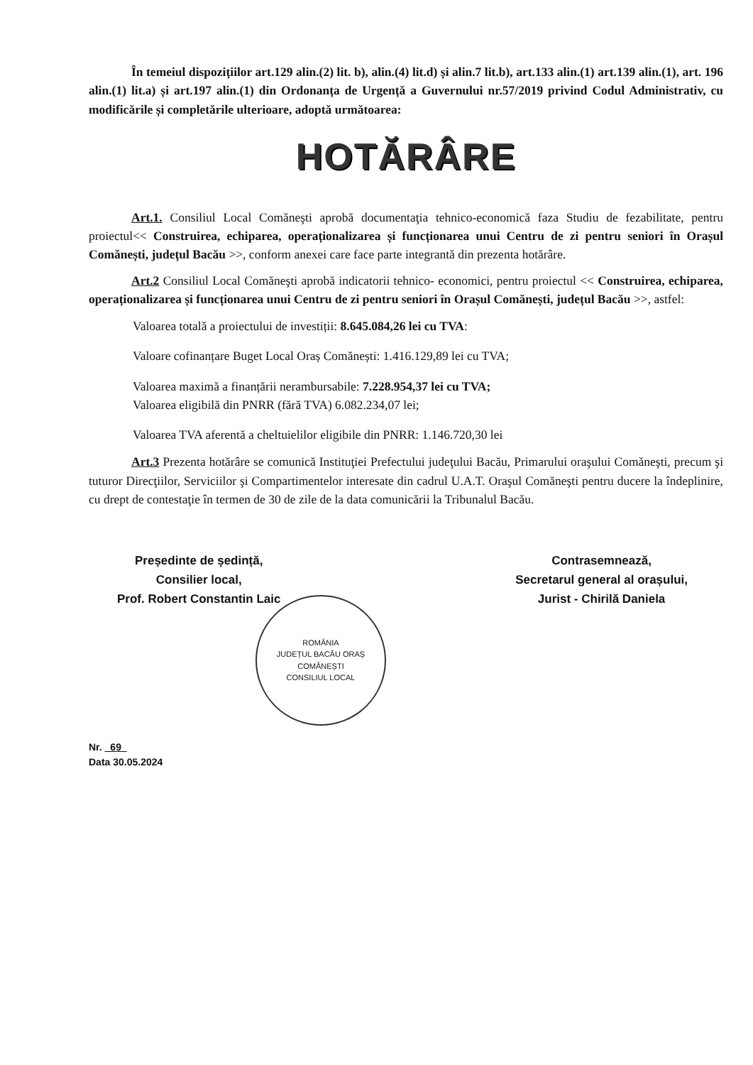În temeiul dispozițiilor art.129 alin.(2) lit. b), alin.(4) lit.d) și alin.7 lit.b), art.133 alin.(1) art.139 alin.(1), art. 196 alin.(1) lit.a) și art.197 alin.(1) din Ordonanța de Urgență a Guvernului nr.57/2019 privind Codul Administrativ, cu modificările și completările ulterioare, adoptă următoarea:
HOTĂRÂRE
Art.1. Consiliul Local Comăneşti aprobă documentaţia tehnico-economică faza Studiu de fezabilitate, pentru proiectul<< Construirea, echiparea, operaționalizarea și funcționarea unui Centru de zi pentru seniori în Orașul Comănești, județul Bacău >>, conform anexei care face parte integrantă din prezenta hotărâre.
Art.2 Consiliul Local Comăneşti aprobă indicatorii tehnico- economici, pentru proiectul << Construirea, echiparea, operaționalizarea și funcționarea unui Centru de zi pentru seniori în Orașul Comănești, județul Bacău >>, astfel:
Valoarea totală a proiectului de investiții: 8.645.084,26 lei cu TVA:
Valoare cofinanțare Buget Local Oraș Comănești: 1.416.129,89 lei cu TVA;
Valoarea maximă a finanțării nerambursabile: 7.228.954,37 lei cu TVA;
Valoarea eligibilă din PNRR (fără TVA) 6.082.234,07 lei;
Valoarea TVA aferentă a cheltuielilor eligibile din PNRR: 1.146.720,30 lei
Art.3 Prezenta hotărâre se comunică Instituţiei Prefectului judeţului Bacău, Primarului oraşului Comăneşti, precum şi tuturor Direcţiilor, Serviciilor şi Compartimentelor interesate din cadrul U.A.T. Oraşul Comăneşti pentru ducere la îndeplinire, cu drept de contestaţie în termen de 30 de zile de la data comunicării la Tribunalul Bacău.
Președinte de ședință,
Consilier local,
Prof. Robert Constantin Laic
Contrasemnează,
Secretarul general al orașului,
Jurist - Chirilă Daniela
ROMÂNIA
JUDEȚUL BACĂU ORAȘ COMĂNEȘTI
CONSILIUL LOCAL
Nr. 69
Data 30.05.2024